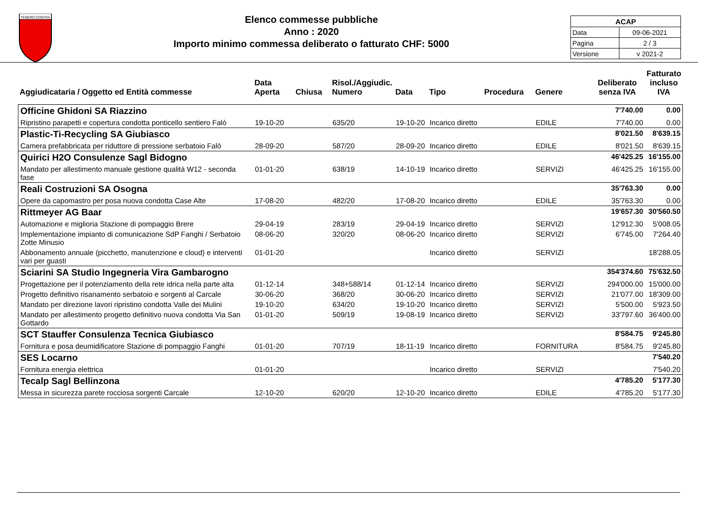TENERO-CONTRA
Elenco commesse pubbliche
Anno : 2020
Importo minimo commessa deliberato o fatturato CHF: 5000
| ACAP | |
| Data | 09-06-2021 |
| Pagina | 2 / 3 |
| Versione | v 2021-2 |
| Aggiudicataria / Oggetto ed Entità commesse | Data Aperta | Chiusa | Risol./Aggiudic. Numero | Data | Tipo | Procedura | Genere | Deliberato senza IVA | Fatturato incluso IVA |
| --- | --- | --- | --- | --- | --- | --- | --- | --- | --- |
| Officine Ghidoni SA Riazzino | | | | | | | | 7'740.00 | 0.00 |
| Ripristino parapetti e copertura condotta ponticello sentiero Falò | 19-10-20 | | 635/20 | 19-10-20 | Incarico diretto | | EDILE | 7'740.00 | 0.00 |
| Plastic-Ti-Recycling SA Giubiasco | | | | | | | | 8'021.50 | 8'639.15 |
| Camera prefabbricata per riduttore di pressione serbatoio Falò | 28-09-20 | | 587/20 | 28-09-20 | Incarico diretto | | EDILE | 8'021.50 | 8'639.15 |
| Quirici H2O Consulenze Sagl Bidogno | | | | | | | | 46'425.25 | 16'155.00 |
| Mandato per allestimento manuale gestione qualità W12 - seconda fase | 01-01-20 | | 638/19 | 14-10-19 | Incarico diretto | | SERVIZI | 46'425.25 | 16'155.00 |
| Reali Costruzioni SA Osogna | | | | | | | | 35'763.30 | 0.00 |
| Opere da capomastro per posa nuova condotta Case Alte | 17-08-20 | | 482/20 | 17-08-20 | Incarico diretto | | EDILE | 35'763.30 | 0.00 |
| Rittmeyer AG Baar | | | | | | | | 19'657.30 | 30'560.50 |
| Automazione e miglioria Stazione di pompaggio Brere | 29-04-19 | | 283/19 | 29-04-19 | Incarico diretto | | SERVIZI | 12'912.30 | 5'008.05 |
| Implementazione impianto di comunicazione SdP Fanghi / Serbatoio Zotte Minusio | 08-06-20 | | 320/20 | 08-06-20 | Incarico diretto | | SERVIZI | 6'745.00 | 7'264.40 |
| Abbonamento annuale (picchetto, manutenzione e cloud) e interventi vari per guasti | 01-01-20 | | | | Incarico diretto | | SERVIZI | | 18'288.05 |
| Sciarini SA Studio Ingegneria Vira Gambarogno | | | | | | | | 354'374.60 | 75'632.50 |
| Progettazione per il potenziamento della rete idrica nella parte alta | 01-12-14 | | 348+588/14 | 01-12-14 | Incarico diretto | | SERVIZI | 294'000.00 | 15'000.00 |
| Progetto definitivo risanamento serbatoio e sorgenti al Carcale | 30-06-20 | | 368/20 | 30-06-20 | Incarico diretto | | SERVIZI | 21'077.00 | 18'309.00 |
| Mandato per direzione lavori ripristino condotta Valle dei Mulini | 19-10-20 | | 634/20 | 19-10-20 | Incarico diretto | | SERVIZI | 5'500.00 | 5'923.50 |
| Mandato per allestimento progetto definitivo nuova condotta Via San Gottardo | 01-01-20 | | 509/19 | 19-08-19 | Incarico diretto | | SERVIZI | 33'797.60 | 36'400.00 |
| SCT Stauffer Consulenza Tecnica Giubiasco | | | | | | | | 8'584.75 | 9'245.80 |
| Fornitura e posa deumidificatore Stazione di pompaggio Fanghi | 01-01-20 | | 707/19 | 18-11-19 | Incarico diretto | | FORNITURA | 8'584.75 | 9'245.80 |
| SES Locarno | | | | | | | | | 7'540.20 |
| Fornitura energia elettrica | 01-01-20 | | | | Incarico diretto | | SERVIZI | | 7'540.20 |
| Tecalp Sagl Bellinzona | | | | | | | | 4'785.20 | 5'177.30 |
| Messa in sicurezza parete rocciosa sorgenti Carcale | 12-10-20 | | 620/20 | 12-10-20 | Incarico diretto | | EDILE | 4'785.20 | 5'177.30 |